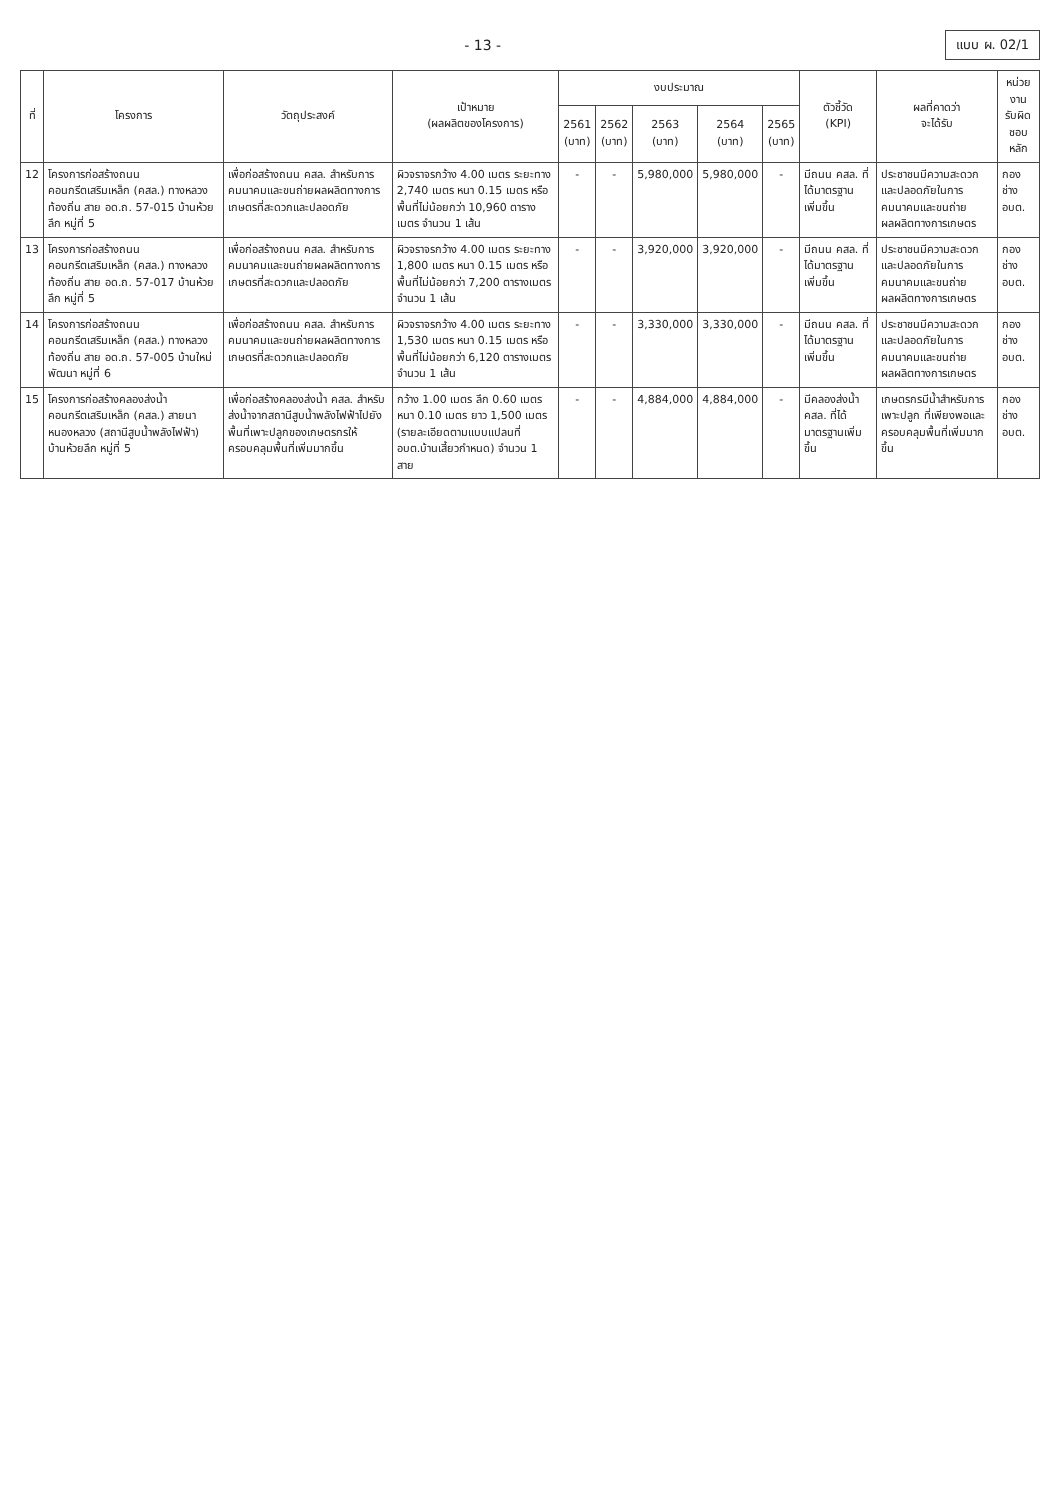- 13 -
แบบ ผ. 02/1
| ที่ | โครงการ | วัตถุประสงค์ | เป้าหมาย (ผลผลิตของโครงการ) | งบประมาณ | | | | | ตัวชี้วัด (KPI) | ผลที่คาดว่า จะได้รับ | หน่วยงาน รับผิดชอบหลัก |
| --- | --- | --- | --- | --- | --- | --- | --- | --- | --- | --- | --- |
| | | | | 2561 (บาท) | 2562 (บาท) | 2563 (บาท) | 2564 (บาท) | 2565 (บาท) | | | |
| 12 | โครงการก่อสร้างถนนคอนกรีตเสริมเหล็ก (คสล.) ทางหลวงท้องถิ่น สาย อด.ถ. 57-015 บ้านห้วยลึก หมู่ที่ 5 | เพื่อก่อสร้างถนน คสล. สำหรับการคมนาคมและขนถ่ายผลผลิตทางการเกษตรที่สะดวกและปลอดภัย | ผิวจราจรกว้าง 4.00 เมตร ระยะทาง 2,740 เมตร หนา 0.15 เมตร หรือพื้นที่ไม่น้อยกว่า 10,960 ตารางเมตร จำนวน 1 เส้น | - | - | 5,980,000 | 5,980,000 | - | มีถนน คสล. ที่ได้มาตรฐานเพิ่มขึ้น | ประชาชนมีความสะดวกและปลอดภัยในการคมนาคมและขนถ่ายผลผลิตทางการเกษตร | กองช่าง อบต. |
| 13 | โครงการก่อสร้างถนนคอนกรีตเสริมเหล็ก (คสล.) ทางหลวงท้องถิ่น สาย อด.ถ. 57-017 บ้านห้วยลึก หมู่ที่ 5 | เพื่อก่อสร้างถนน คสล. สำหรับการคมนาคมและขนถ่ายผลผลิตทางการเกษตรที่สะดวกและปลอดภัย | ผิวจราจรกว้าง 4.00 เมตร ระยะทาง 1,800 เมตร หนา 0.15 เมตร หรือพื้นที่ไม่น้อยกว่า 7,200 ตารางเมตร จำนวน 1 เส้น | - | - | 3,920,000 | 3,920,000 | - | มีถนน คสล. ที่ได้มาตรฐานเพิ่มขึ้น | ประชาชนมีความสะดวกและปลอดภัยในการคมนาคมและขนถ่ายผลผลิตทางการเกษตร | กองช่าง อบต. |
| 14 | โครงการก่อสร้างถนนคอนกรีตเสริมเหล็ก (คสล.) ทางหลวงท้องถิ่น สาย อด.ถ. 57-005 บ้านใหม่พัฒนา หมู่ที่ 6 | เพื่อก่อสร้างถนน คสล. สำหรับการคมนาคมและขนถ่ายผลผลิตทางการเกษตรที่สะดวกและปลอดภัย | ผิวจราจรกว้าง 4.00 เมตร ระยะทาง 1,530 เมตร หนา 0.15 เมตร หรือพื้นที่ไม่น้อยกว่า 6,120 ตารางเมตร จำนวน 1 เส้น | - | - | 3,330,000 | 3,330,000 | - | มีถนน คสล. ที่ได้มาตรฐานเพิ่มขึ้น | ประชาชนมีความสะดวกและปลอดภัยในการคมนาคมและขนถ่ายผลผลิตทางการเกษตร | กองช่าง อบต. |
| 15 | โครงการก่อสร้างคลองส่งน้ำคอนกรีตเสริมเหล็ก (คสล.) สายนาหนองหลวง (สถานีสูบน้ำพลังไฟฟ้า) บ้านห้วยลึก หมู่ที่ 5 | เพื่อก่อสร้างคลองส่งน้ำ คสล. สำหรับส่งน้ำจากสถานีสูบน้ำพลังไฟฟ้าไปยังพื้นที่เพาะปลูกของเกษตรกรให้ครอบคลุมพื้นที่เพิ่มมากขึ้น | กว้าง 1.00 เมตร ลึก 0.60 เมตร หนา 0.10 เมตร ยาว 1,500 เมตร (รายละเอียดตามแบบแปลนที่ อบต.บ้านเสี้ยวกำหนด) จำนวน 1 สาย | - | - | 4,884,000 | 4,884,000 | - | มีคลองส่งน้ำ คสล. ที่ได้มาตรฐานเพิ่มขึ้น | เกษตรกรมีน้ำสำหรับการเพาะปลูก ที่เพียงพอและครอบคลุมพื้นที่เพิ่มมากขึ้น | กองช่าง อบต. |